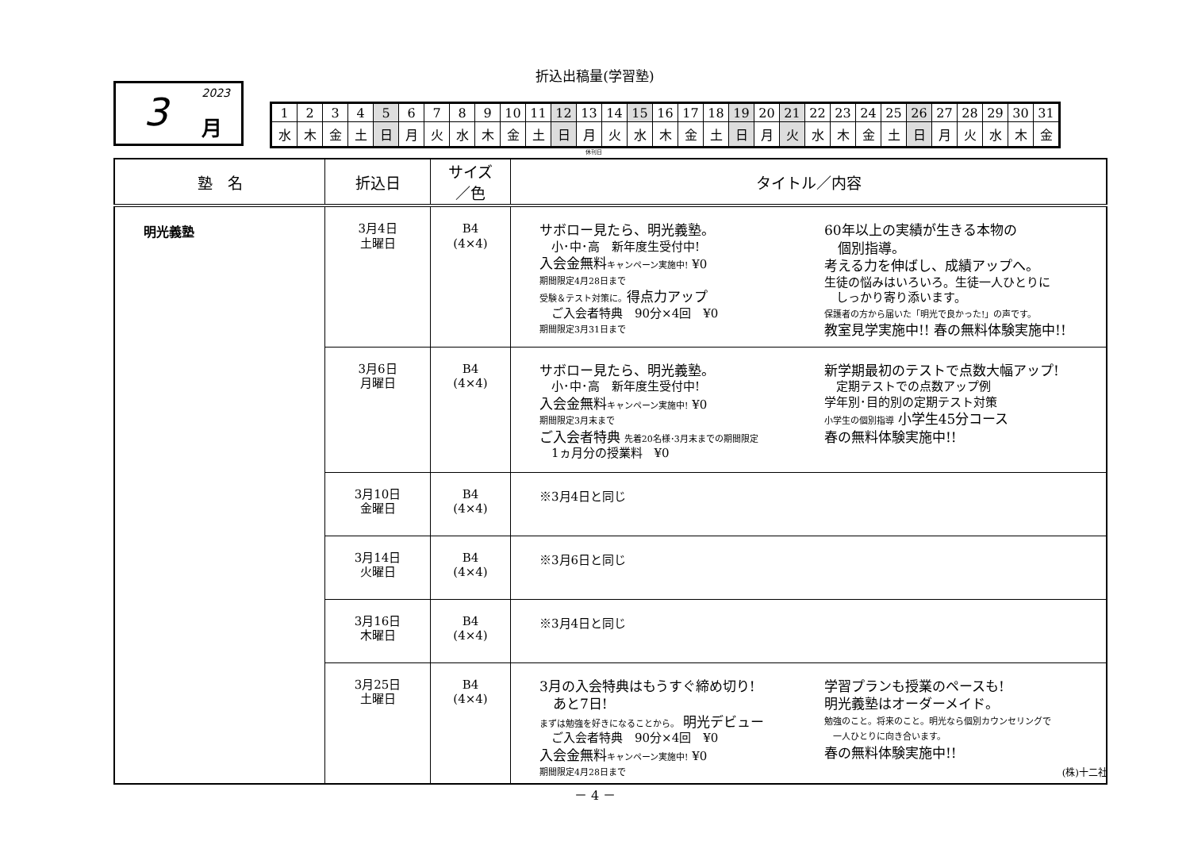折込出稿量(学習塾)
2023 3 月
| 1 | 2 | 3 | 4 | 5 | 6 | 7 | 8 | 9 | 10 | 11 | 12 | 13 | 14 | 15 | 16 | 17 | 18 | 19 | 20 | 21 | 22 | 23 | 24 | 25 | 26 | 27 | 28 | 29 | 30 | 31 |
| 水 | 木 | 金 | 土 | 日 | 月 | 火 | 水 | 木 | 金 | 土 | 日 | 月 | 火 | 水 | 木 | 金 | 土 | 日 | 月 | 火 | 水 | 木 | 金 | 土 | 日 | 月 | 火 | 水 | 木 | 金 |
休刊日
| 塾 名 | 折込日 | サイズ ／色 | タイトル／内容 |
| --- | --- | --- | --- |
| 明光義塾 | 3月4日 土曜日 | B4 (4×4) | サボロー見たら、明光義塾。 小･中･高 新年度生受付中! 入会金無料 キャンペーン実施中! ¥0 期間限定4月28日まで 受験＆テスト対策に。 得点力アップ ご入会者特典 90分×4回 ¥0 期間限定3月31日まで 60年以上の実績が生きる本物の 個別指導。 考える力を伸ばし、成績アップへ。 生徒の悩みはいろいろ。生徒一人ひとりに しっかり寄り添います。 保護者の方から届いた「明光で良かった!」の声です。 教室見学実施中!! 春の無料体験実施中!! |
| | 3月6日 月曜日 | B4 (4×4) | サボロー見たら、明光義塾。 小･中･高 新年度生受付中! 入会金無料 キャンペーン実施中! ¥0 期間限定3月末まで ご入会者特典 先着20名様･3月末までの期間限定 1ヵ月分の授業料 ¥0 新学期最初のテストで点数大幅アップ! 定期テストでの点数アップ例 学年別･目的別の定期テスト対策 小学生の個別指導 小学生45分コース 春の無料体験実施中!! |
| | 3月10日 金曜日 | B4 (4×4) | ※3月4日と同じ |
| | 3月14日 火曜日 | B4 (4×4) | ※3月6日と同じ |
| | 3月16日 木曜日 | B4 (4×4) | ※3月4日と同じ |
| | 3月25日 土曜日 | B4 (4×4) | 3月の入会特典はもうすぐ締め切り! あと7日! まずは勉強を好きになることから。 明光デビュー ご入会者特典 90分×4回 ¥0 入会金無料 キャンペーン実施中! ¥0 期間限定4月28日まで 学習プランも授業のペースも! 明光義塾はオーダーメイド。 勉強のこと。将来のこと。明光なら個別カウンセリングで 一人ひとりに向き合います。 春の無料体験実施中!! |
(株)十二社
－ 4 －